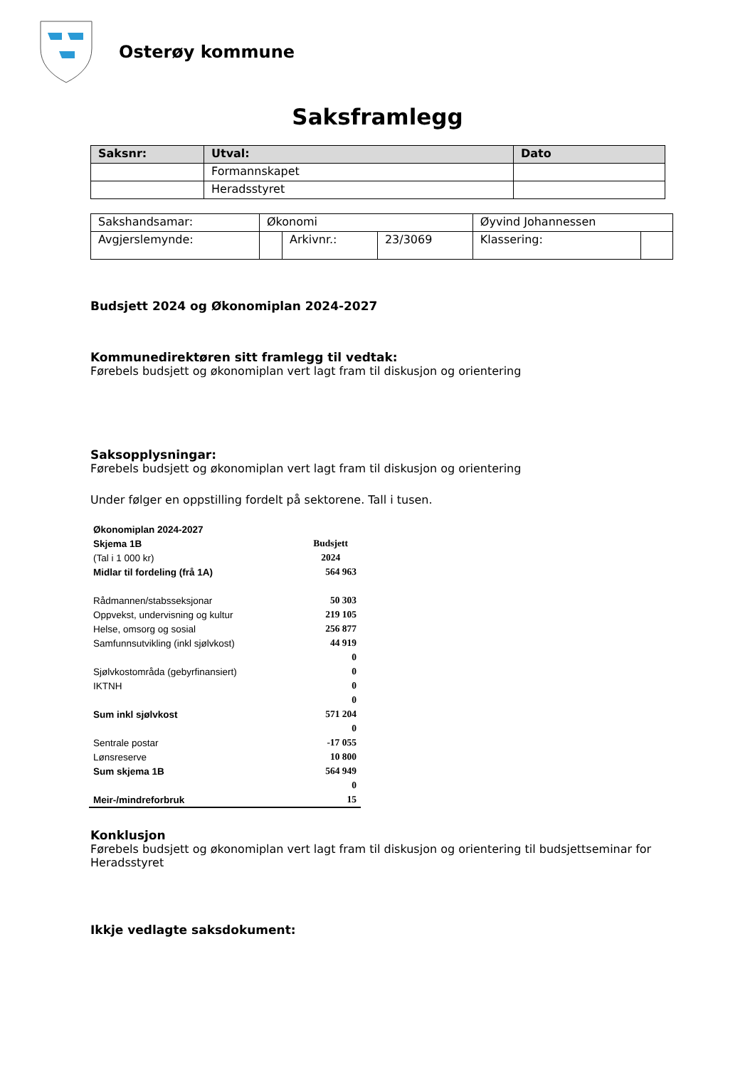Osterøy kommune
Saksframlegg
| Saksnr: | Utval: | Dato |
| --- | --- | --- |
| | Formannskapet | |
| | Heradsstyret | |
| Sakshandsamar: | Økonomi | | | Øyvind Johannessen | |
| Avgjerslemynde: | | Arkivnr.: | 23/3069 | Klassering: | |
Budsjett 2024 og Økonomiplan 2024-2027
Kommunedirektøren sitt framlegg til vedtak:
Førebels budsjett og økonomiplan vert lagt fram til diskusjon og orientering
Saksopplysningar:
Førebels budsjett og økonomiplan vert lagt fram til diskusjon og orientering
Under følger en oppstilling fordelt på sektorene. Tall i tusen.
| Økonomiplan 2024-2027 | |
| Skjema 1B | Budsjett |
| (Tal i 1 000 kr) | 2024 |
| Midlar til fordeling (frå 1A) | 564 963 |
| Rådmannen/stabsseksjonar | 50 303 |
| Oppvekst, undervisning og kultur | 219 105 |
| Helse, omsorg og sosial | 256 877 |
| Samfunnsutvikling (inkl sjølvkost) | 44 919 |
| | 0 |
| Sjølvkostområda (gebyrfinansiert) | 0 |
| IKTNH | 0 |
| | 0 |
| Sum inkl sjølvkost | 571 204 |
| | 0 |
| Sentrale postar | -17 055 |
| Lønsreserve | 10 800 |
| Sum skjema 1B | 564 949 |
| | 0 |
| Meir-/mindreforbruk | 15 |
Konklusjon
Førebels budsjett og økonomiplan vert lagt fram til diskusjon og orientering til budsjettseminar for Heradsstyret
Ikkje vedlagte saksdokument: